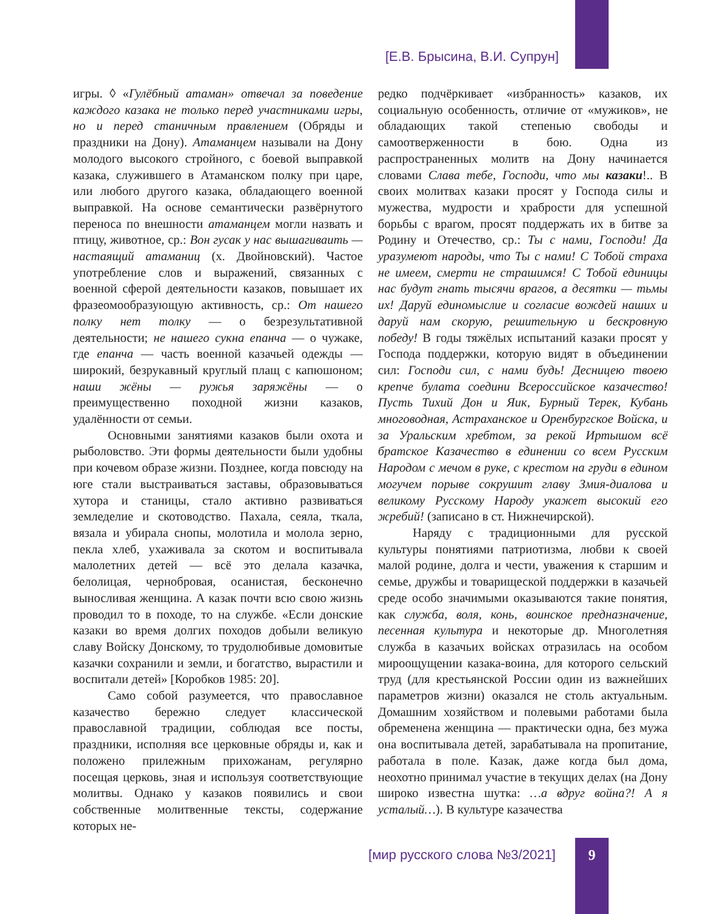[Е.В. Брысина, В.И. Супрун]
игры. ◊ «Гулёбный атаман» отвечал за поведение каждого казака не только перед участниками игры, но и перед станичным правлением (Обряды и праздники на Дону). Атаманцем называли на Дону молодого высокого стройного, с боевой выправкой казака, служившего в Атаманском полку при царе, или любого другого казака, обладающего военной выправкой. На основе семантически развёрнутого переноса по внешности атаманцем могли назвать и птицу, животное, ср.: Вон гусак у нас вышагиваить — настаящий атаманиц (х. Двойновский). Частое употребление слов и выражений, связанных с военной сферой деятельности казаков, повышает их фразеомообразующую активность, ср.: От нашего полку нет толку — о безрезультативной деятельности; не нашего сукна епанча — о чужаке, где епанча — часть военной казачьей одежды — широкий, безрукавный круглый плащ с капюшоном; наши жёны — ружья заряжёны — о преимущественно походной жизни казаков, удалённости от семьи.
Основными занятиями казаков были охота и рыболовство. Эти формы деятельности были удобны при кочевом образе жизни. Позднее, когда повсюду на юге стали выстраиваться заставы, образовываться хутора и станицы, стало активно развиваться земледелие и скотоводство. Пахала, сеяла, ткала, вязала и убирала снопы, молотила и молола зерно, пекла хлеб, ухаживала за скотом и воспитывала малолетних детей — всё это делала казачка, белолицая, чернобровая, осанистая, бесконечно выносливая женщина. А казак почти всю свою жизнь проводил то в походе, то на службе. «Если донские казаки во время долгих походов добыли великую славу Войску Донскому, то трудолюбивые домовитые казачки сохранили и земли, и богатство, вырастили и воспитали детей» [Коробков 1985: 20].
Само собой разумеется, что православное казачество бережно следует классической православной традиции, соблюдая все посты, праздники, исполняя все церковные обряды и, как и положено прилежным прихожанам, регулярно посещая церковь, зная и используя соответствующие молитвы. Однако у казаков появились и свои собственные молитвенные тексты, содержание которых не-
редко подчёркивает «избранность» казаков, их социальную особенность, отличие от «мужиков», не обладающих такой степенью свободы и самоотверженности в бою. Одна из распространенных молитв на Дону начинается словами Слава тебе, Господи, что мы казаки!.. В своих молитвах казаки просят у Господа силы и мужества, мудрости и храбрости для успешной борьбы с врагом, просят поддержать их в битве за Родину и Отечество, ср.: Ты с нами, Господи! Да уразумеют народы, что Ты с нами! С Тобой страха не имеем, смерти не страшимся! С Тобой единицы нас будут гнать тысячи врагов, а десятки — тьмы их! Даруй единомыслие и согласие вождей наших и даруй нам скорую, решительную и бескровную победу! В годы тяжёлых испытаний казаки просят у Господа поддержки, которую видят в объединении сил: Господи сил, с нами будь! Десницею твоею крепче булата соедини Всероссийское казачество! Пусть Тихий Дон и Яик, Бурный Терек, Кубань многоводная, Астраханское и Оренбургское Войска, и за Уральским хребтом, за рекой Иртышом всё братское Казачество в единении со всем Русским Народом с мечом в руке, с крестом на груди в едином могучем порыве сокрушит главу Змия-диалова и великому Русскому Народу укажет высокий его жребий! (записано в ст. Нижнечирской).
Наряду с традиционными для русской культуры понятиями патриотизма, любви к своей малой родине, долга и чести, уважения к старшим и семье, дружбы и товарищеской поддержки в казачьей среде особо значимыми оказываются такие понятия, как служба, воля, конь, воинское предназначение, песенная культура и некоторые др. Многолетняя служба в казачьих войсках отразилась на особом мироощущении казака-воина, для которого сельский труд (для крестьянской России один из важнейших параметров жизни) оказался не столь актуальным. Домашним хозяйством и полевыми работами была обременена женщина — практически одна, без мужа она воспитывала детей, зарабатывала на пропитание, работала в поле. Казак, даже когда был дома, неохотно принимал участие в текущих делах (на Дону широко известна шутка: …а вдруг война?! А я усталый…). В культуре казачества
[мир русского слова №3/2021] 9